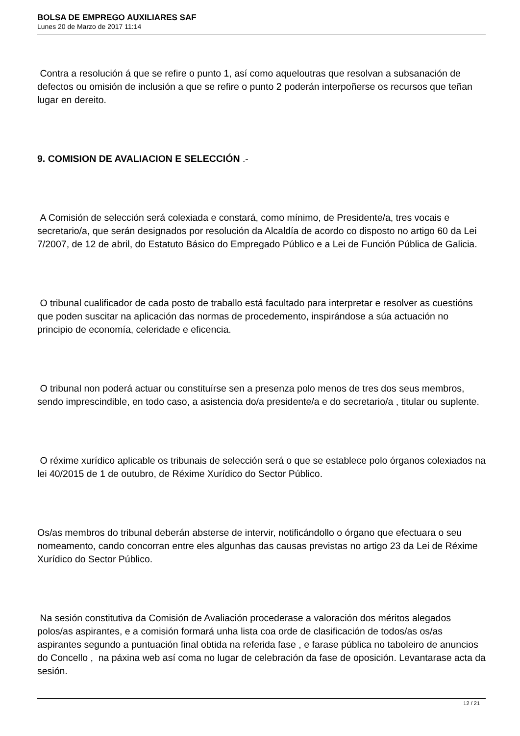BOLSA DE EMPREGO AUXILIARES SAF
Lunes 20 de Marzo de 2017 11:14
Contra a resolución á que se refire o punto 1, así como aqueloutras que resolvan a subsanación de defectos ou omisión de inclusión a que se refire o punto 2 poderán interpoñerse os recursos que teñan lugar en dereito.
9. COMISION DE AVALIACION E SELECCIÓN .-
A Comisión de selección será colexiada e constará, como mínimo, de Presidente/a, tres vocais e secretario/a, que serán designados por resolución da Alcaldía de acordo co disposto no artigo 60 da Lei 7/2007, de 12 de abril, do Estatuto Básico do Empregado Público e a Lei de Función Pública de Galicia.
O tribunal cualificador de cada posto de traballo está facultado para interpretar e resolver as cuestións que poden suscitar na aplicación das normas de procedemento, inspirándose a súa actuación no principio de economía, celeridade e eficencia.
O tribunal non poderá actuar ou constituírse sen a presenza polo menos de tres dos seus membros, sendo imprescindible, en todo caso, a asistencia do/a presidente/a e do secretario/a , titular ou suplente.
O réxime xurídico aplicable os tribunais de selección será o que se establece polo órganos colexiados na lei 40/2015 de 1 de outubro, de Réxime Xurídico do Sector Público.
Os/as membros do tribunal deberán absterse de intervir, notificándollo o órgano que efectuara o seu nomeamento, cando concorran entre eles algunhas das causas previstas no artigo 23 da Lei de Réxime Xurídico do Sector Público.
Na sesión constitutiva da Comisión de Avaliación procederase a valoración dos méritos alegados polos/as aspirantes, e a comisión formará unha lista coa orde de clasificación de todos/as os/as aspirantes segundo a puntuación final obtida na referida fase , e farase pública no taboleiro de anuncios do Concello , na páxina web así coma no lugar de celebración da fase de oposición. Levantarase acta da sesión.
12 / 21